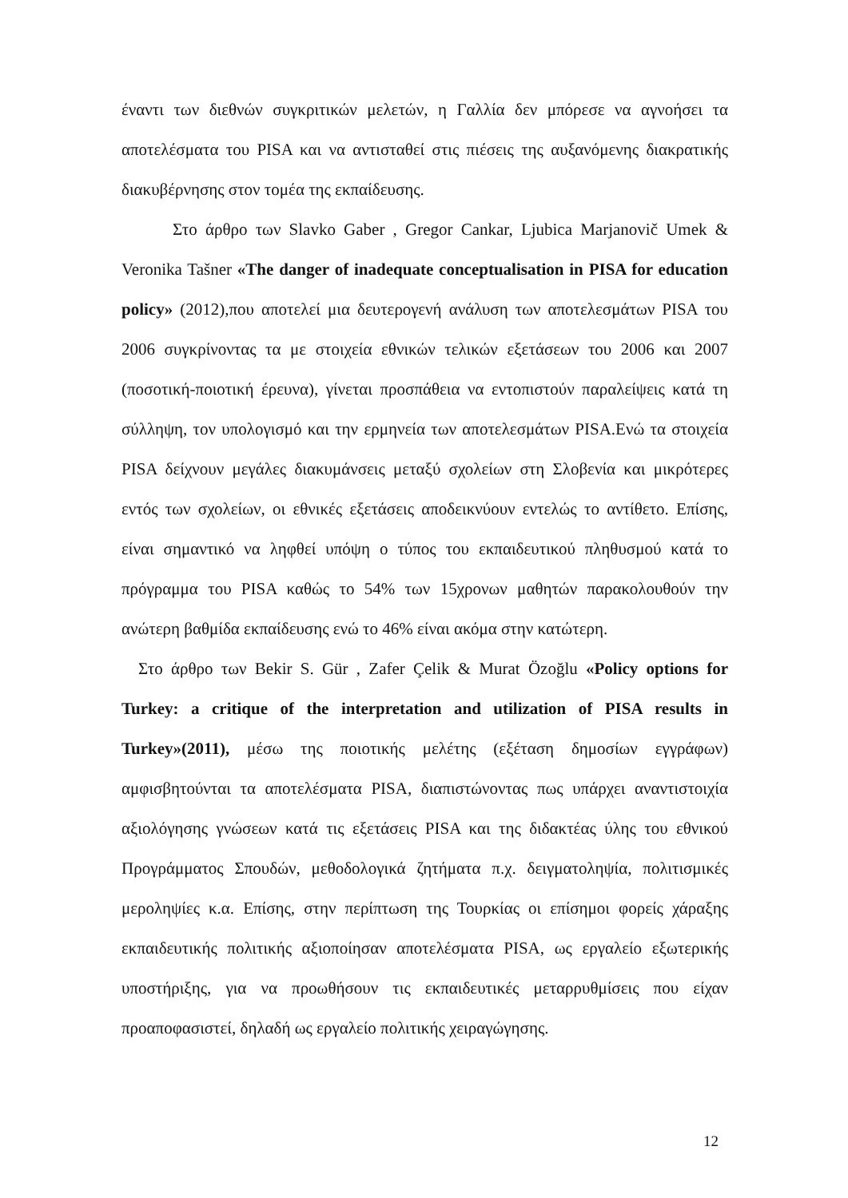έναντι των διεθνών συγκριτικών μελετών, η Γαλλία δεν μπόρεσε να αγνοήσει τα αποτελέσματα του PISA και να αντισταθεί στις πιέσεις της αυξανόμενης διακρατικής διακυβέρνησης στον τομέα της εκπαίδευσης.
Στο άρθρο των Slavko Gaber , Gregor Cankar, Ljubica Marjanovič Umek & Veronika Tašner «The danger of inadequate conceptualisation in PISA for education policy» (2012),που αποτελεί μια δευτερογενή ανάλυση των αποτελεσμάτων PISA του 2006 συγκρίνοντας τα με στοιχεία εθνικών τελικών εξετάσεων του 2006 και 2007 (ποσοτική-ποιοτική έρευνα), γίνεται προσπάθεια να εντοπιστούν παραλείψεις κατά τη σύλληψη, τον υπολογισμό και την ερμηνεία των αποτελεσμάτων PISA.Ενώ τα στοιχεία PISA δείχνουν μεγάλες διακυμάνσεις μεταξύ σχολείων στη Σλοβενία και μικρότερες εντός των σχολείων, οι εθνικές εξετάσεις αποδεικνύουν εντελώς το αντίθετο. Επίσης, είναι σημαντικό να ληφθεί υπόψη ο τύπος του εκπαιδευτικού πληθυσμού κατά το πρόγραμμα του PISA καθώς το 54% των 15χρονων μαθητών παρακολουθούν την ανώτερη βαθμίδα εκπαίδευσης ενώ το 46% είναι ακόμα στην κατώτερη.
Στο άρθρο των Bekir S. Gür , Zafer Çelik & Murat Özoğlu «Policy options for Turkey: a critique of the interpretation and utilization of PISA results in Turkey»(2011), μέσω της ποιοτικής μελέτης (εξέταση δημοσίων εγγράφων) αμφισβητούνται τα αποτελέσματα PISA, διαπιστώνοντας πως υπάρχει αναντιστοιχία αξιολόγησης γνώσεων κατά τις εξετάσεις PISA και της διδακτέας ύλης του εθνικού Προγράμματος Σπουδών, μεθοδολογικά ζητήματα π.χ. δειγματοληψία, πολιτισμικές μεροληψίες κ.α. Επίσης, στην περίπτωση της Τουρκίας οι επίσημοι φορείς χάραξης εκπαιδευτικής πολιτικής αξιοποίησαν αποτελέσματα PISA, ως εργαλείο εξωτερικής υποστήριξης, για να προωθήσουν τις εκπαιδευτικές μεταρρυθμίσεις που είχαν προαποφασιστεί, δηλαδή ως εργαλείο πολιτικής χειραγώγησης.
12